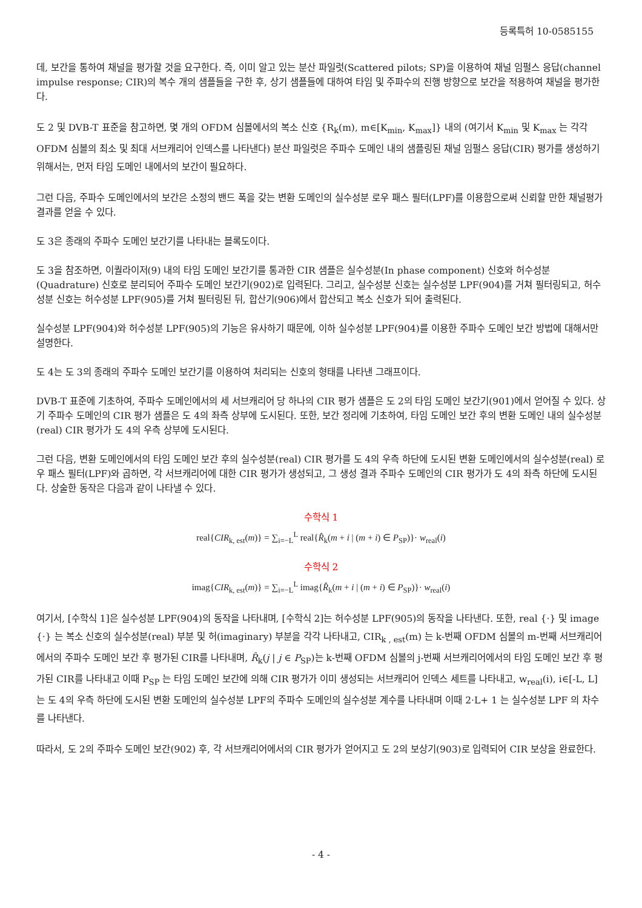등록특허 10-0585155
데, 보간을 통하여 채널을 평가할 것을 요구한다. 즉, 이미 알고 있는 분산 파일럿(Scattered pilots; SP)을 이용하여 채널 임펄스 응답(channel impulse response; CIR)의 복수 개의 샘플들을 구한 후, 상기 샘플들에 대하여 타임 및 주파수의 진행 방향으로 보간을 적용하여 채널을 평가한다.
도 2 및 DVB-T 표준을 참고하면, 몇 개의 OFDM 심볼에서의 복소 신호 {R<sub>k</sub>(m), m∈[K<sub>min</sub>, K<sub>max</sub>]} 내의 (여기서 K<sub>min</sub> 및 K<sub>max</sub> 는 각각 OFDM 심볼의 최소 및 최대 서브캐리어 인덱스를 나타낸다) 분산 파일럿은 주파수 도메인 내의 샘플링된 채널 임펄스 응답(CIR) 평가를 생성하기 위해서는, 먼저 타임 도메인 내에서의 보간이 필요하다.
그런 다음, 주파수 도메인에서의 보간은 소정의 밴드 폭을 갖는 변환 도메인의 실수성분 로우 패스 필터(LPF)를 이용함으로써 신뢰할 만한 채널평가 결과를 얻을 수 있다.
도 3은 종래의 주파수 도메인 보간기를 나타내는 블록도이다.
도 3을 참조하면, 이퀄라이저(9) 내의 타임 도메인 보간기를 통과한 CIR 샘플은 실수성분(In phase component) 신호와 허수성분(Quadrature) 신호로 분리되어 주파수 도메인 보간기(902)로 입력된다. 그리고, 실수성분 신호는 실수성분 LPF(904)를 거쳐 필터링되고, 허수성분 신호는 허수성분 LPF(905)를 거쳐 필터링된 뒤, 합산기(906)에서 합산되고 복소 신호가 되어 출력된다.
실수성분 LPF(904)와 허수성분 LPF(905)의 기능은 유사하기 때문에, 이하 실수성분 LPF(904)를 이용한 주파수 도메인 보간 방법에 대해서만 설명한다.
도 4는 도 3의 종래의 주파수 도메인 보간기를 이용하여 처리되는 신호의 형태를 나타낸 그래프이다.
DVB-T 표준에 기초하여, 주파수 도메인에서의 세 서브캐리어 당 하나의 CIR 평가 샘플은 도 2의 타임 도메인 보간기(901)에서 얻어질 수 있다. 상기 주파수 도메인의 CIR 평가 샘플은 도 4의 좌측 상부에 도시된다. 또한, 보간 정리에 기초하여, 타임 도메인 보간 후의 변환 도메인 내의 실수성분(real) CIR 평가가 도 4의 우측 상부에 도시된다.
그런 다음, 변환 도메인에서의 타임 도메인 보간 후의 실수성분(real) CIR 평가를 도 4의 우측 하단에 도시된 변환 도메인에서의 실수성분(real) 로우 패스 필터(LPF)와 곱하면, 각 서브캐리어에 대한 CIR 평가가 생성되고, 그 생성 결과 주파수 도메인의 CIR 평가가 도 4의 좌측 하단에 도시된다. 상술한 동작은 다음과 같이 나타낼 수 있다.
수학식 1
real{CIR<sub>k, est</sub>(m)} = ∑<sub>i=−L</sub><sup>L</sup> real{R̂<sub>k</sub>(m + i | (m + i) ∈ P<sub>SP</sub>)}· w<sub>real</sub>(i)
수학식 2
imag{CIR<sub>k, est</sub>(m)} = ∑<sub>i=−L</sub><sup>L</sup> imag{R̂<sub>k</sub>(m + i | (m + i) ∈ P<sub>SP</sub>)}· w<sub>real</sub>(i)
여기서, [수학식 1]은 실수성분 LPF(904)의 동작을 나타내며, [수학식 2]는 허수성분 LPF(905)의 동작을 나타낸다. 또한, real {·} 및 image {·} 는 복소 신호의 실수성분(real) 부분 및 허(imaginary) 부분을 각각 나타내고, CIR<sub>k , est</sub>(m) 는 k-번째 OFDM 심볼의 m-번째 서브캐리어에서의 주파수 도메인 보간 후 평가된 CIR를 나타내며, R̂<sub>k</sub>(j | j ∈ P<sub>SP</sub>)는 k-번째 OFDM 심볼의 j-번째 서브캐리어에서의 타임 도메인 보간 후 평가된 CIR를 나타내고 이때 P<sub>SP</sub> 는 타임 도메인 보간에 의해 CIR 평가가 이미 생성되는 서브캐리어 인덱스 세트를 나타내고, w<sub>real</sub>(i), i∈[-L, L] 는 도 4의 우측 하단에 도시된 변환 도메인의 실수성분 LPF의 주파수 도메인의 실수성분 계수를 나타내며 이때 2·L+ 1 는 실수성분 LPF 의 차수를 나타낸다.
따라서, 도 2의 주파수 도메인 보간(902) 후, 각 서브캐리어에서의 CIR 평가가 얻어지고 도 2의 보상기(903)로 입력되어 CIR 보상을 완료한다.
- 4 -